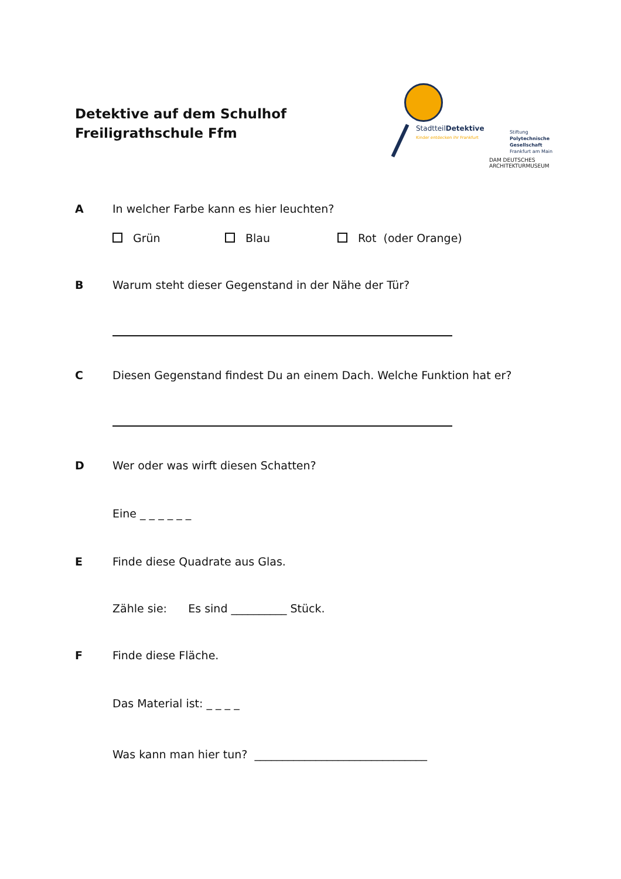Detektive auf dem Schulhof
Freiligrathschule Ffm
StadtteilDetektive
Kinder entdecken ihr Frankfurt
Stiftung
Polytechnische
Gesellschaft
Frankfurt am Main
DAM DEUTSCHES ARCHITEKTURMUSEUM
A In welcher Farbe kann es hier leuchten?
Grün Blau Rot (oder Orange)
B Warum steht dieser Gegenstand in der Nähe der Tür?
C Diesen Gegenstand findest Du an einem Dach. Welche Funktion hat er?
D Wer oder was wirft diesen Schatten?
Eine _ _ _ _ _ _
E Finde diese Quadrate aus Glas.
Zähle sie: Es sind __________ Stück.
F Finde diese Fläche.
Das Material ist: _ _ _ _
Was kann man hier tun? _______________________________